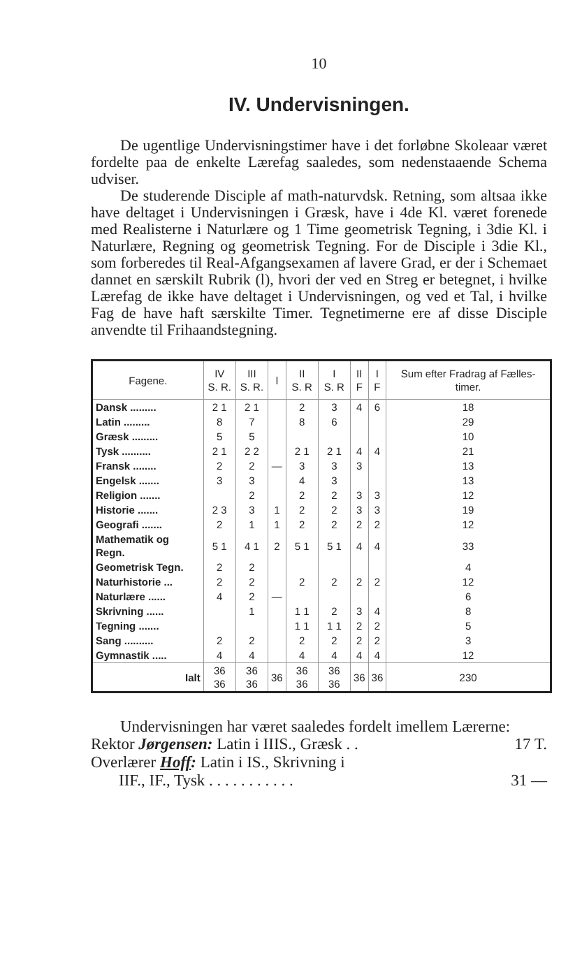10
IV. Undervisningen.
De ugentlige Undervisningstimer have i det forløbne Skoleaar været fordelte paa de enkelte Lærefag saaledes, som nedenstaaende Schema udviser.
De studerende Disciple af math-naturvdsk. Retning, som altsaa ikke have deltaget i Undervisningen i Græsk, have i 4de Kl. været forenede med Realisterne i Naturlære og 1 Time geometrisk Tegning, i 3die Kl. i Naturlære, Regning og geometrisk Tegning. For de Disciple i 3die Kl., som forberedes til Real-Afgangsexamen af lavere Grad, er der i Schemaet dannet en særskilt Rubrik (l), hvori der ved en Streg er betegnet, i hvilke Lærefag de ikke have deltaget i Undervisningen, og ved et Tal, i hvilke Fag de have haft særskilte Timer. Tegnetimerne ere af disse Disciple anvendte til Frihaandstegning.
| Fagene. | IV S. R. | III S. R. | l | II S. R | I S. R | II F | I F | Sum efter Fradrag af Fælles-timer. |
| --- | --- | --- | --- | --- | --- | --- | --- | --- |
| Dansk ......... | 2 1 | 2 1 | | 2 | 3 | 4 | 6 | 18 |
| Latin ......... | 8 | 7 | | 8 | 6 | | | 29 |
| Græsk ......... | 5 | 5 | | | | | | 10 |
| Tysk .......... | 2 1 | 2 2 | | 2 1 | 2 1 | 4 | 4 | 21 |
| Fransk ........ | 2 | 2 | — | 3 | 3 | 3 | | 13 |
| Engelsk ....... | 3 | 3 | | 4 | 3 | | | 13 |
| Religion ....... | | 2 | | 2 | 2 | 3 | 3 | 12 |
| Historie ....... | 2 3 | 3 | 1 | 2 | 2 | 3 | 3 | 19 |
| Geografi ....... | 2 | 1 | 1 | 2 | 2 | 2 | 2 | 12 |
| Mathematik og Regn. | 5 1 | 4 1 | 2 | 5 1 | 5 1 | 4 | 4 | 33 |
| Geometrisk Tegn. | 2 | 2 | | | | | | 4 |
| Naturhistorie ... | 2 | 2 | | 2 | 2 | 2 | 2 | 12 |
| Naturlære ...... | 4 | 2 | — | | | | | 6 |
| Skrivning ...... | | 1 | | 1 1 | 2 | 3 | 4 | 8 |
| Tegning ....... | | | | 1 1 | 1 1 | 2 | 2 | 5 |
| Sang .......... | 2 | 2 | | 2 | 2 | 2 | 2 | 3 |
| Gymnastik ..... | 4 | 4 | | 4 | 4 | 4 | 4 | 12 |
| Ialt | 36 36 | 36 36 | 36 | 36 36 | 36 36 | 36 | 36 | 230 |
Undervisningen har været saaledes fordelt imellem Lærerne:
Rektor Jørgensen: Latin i IIIS., Græsk . . 17 T.
Overlærer Hoff: Latin i IS., Skrivning i
IIF., IF., Tysk . . . . . . . . . . . 31 —